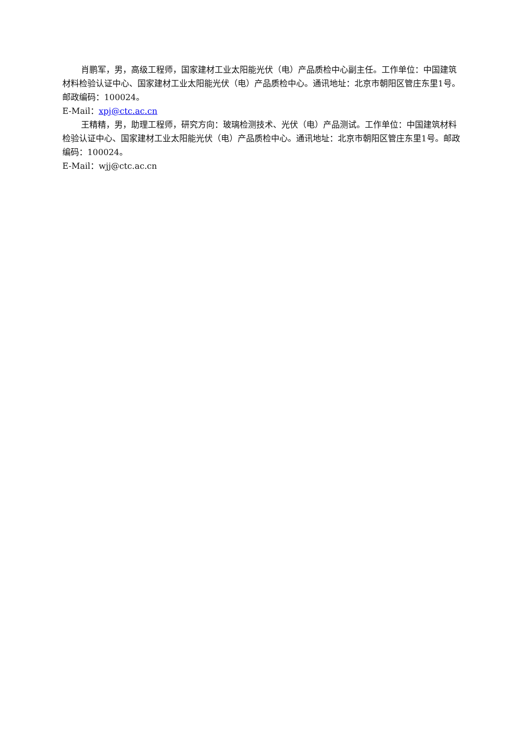肖鹏军，男，高级工程师，国家建材工业太阳能光伏（电）产品质检中心副主任。工作单位：中国建筑材料检验认证中心、国家建材工业太阳能光伏（电）产品质检中心。通讯地址：北京市朝阳区管庄东里1号。邮政编码：100024。
E-Mail：xpj@ctc.ac.cn
王精精，男，助理工程师，研究方向：玻璃检测技术、光伏（电）产品测试。工作单位：中国建筑材料检验认证中心、国家建材工业太阳能光伏（电）产品质检中心。通讯地址：北京市朝阳区管庄东里1号。邮政编码：100024。
E-Mail：wjj@ctc.ac.cn